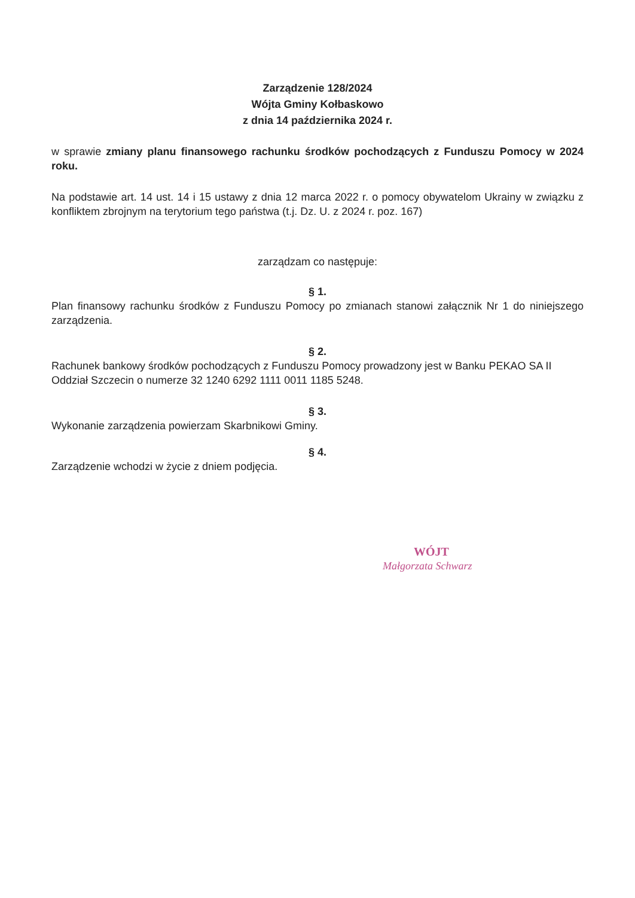Zarządzenie 128/2024
Wójta Gminy Kołbaskowo
z dnia 14 października 2024 r.
w sprawie zmiany planu finansowego rachunku środków pochodzących z Funduszu Pomocy w 2024 roku.
Na podstawie art. 14 ust. 14 i 15 ustawy z dnia 12 marca 2022 r. o pomocy obywatelom Ukrainy w związku z konfliktem zbrojnym na terytorium tego państwa (t.j. Dz. U. z 2024 r. poz. 167)
zarządzam co następuje:
§ 1.
Plan finansowy rachunku środków z Funduszu Pomocy po zmianach stanowi załącznik Nr 1 do niniejszego zarządzenia.
§ 2.
Rachunek bankowy środków pochodzących z Funduszu Pomocy prowadzony jest w Banku PEKAO SA II Oddział Szczecin o numerze 32 1240 6292 1111 0011 1185 5248.
§ 3.
Wykonanie zarządzenia powierzam Skarbnikowi Gminy.
§ 4.
Zarządzenie wchodzi w życie z dniem podjęcia.
WÓJT
Małgorzata Schwarz